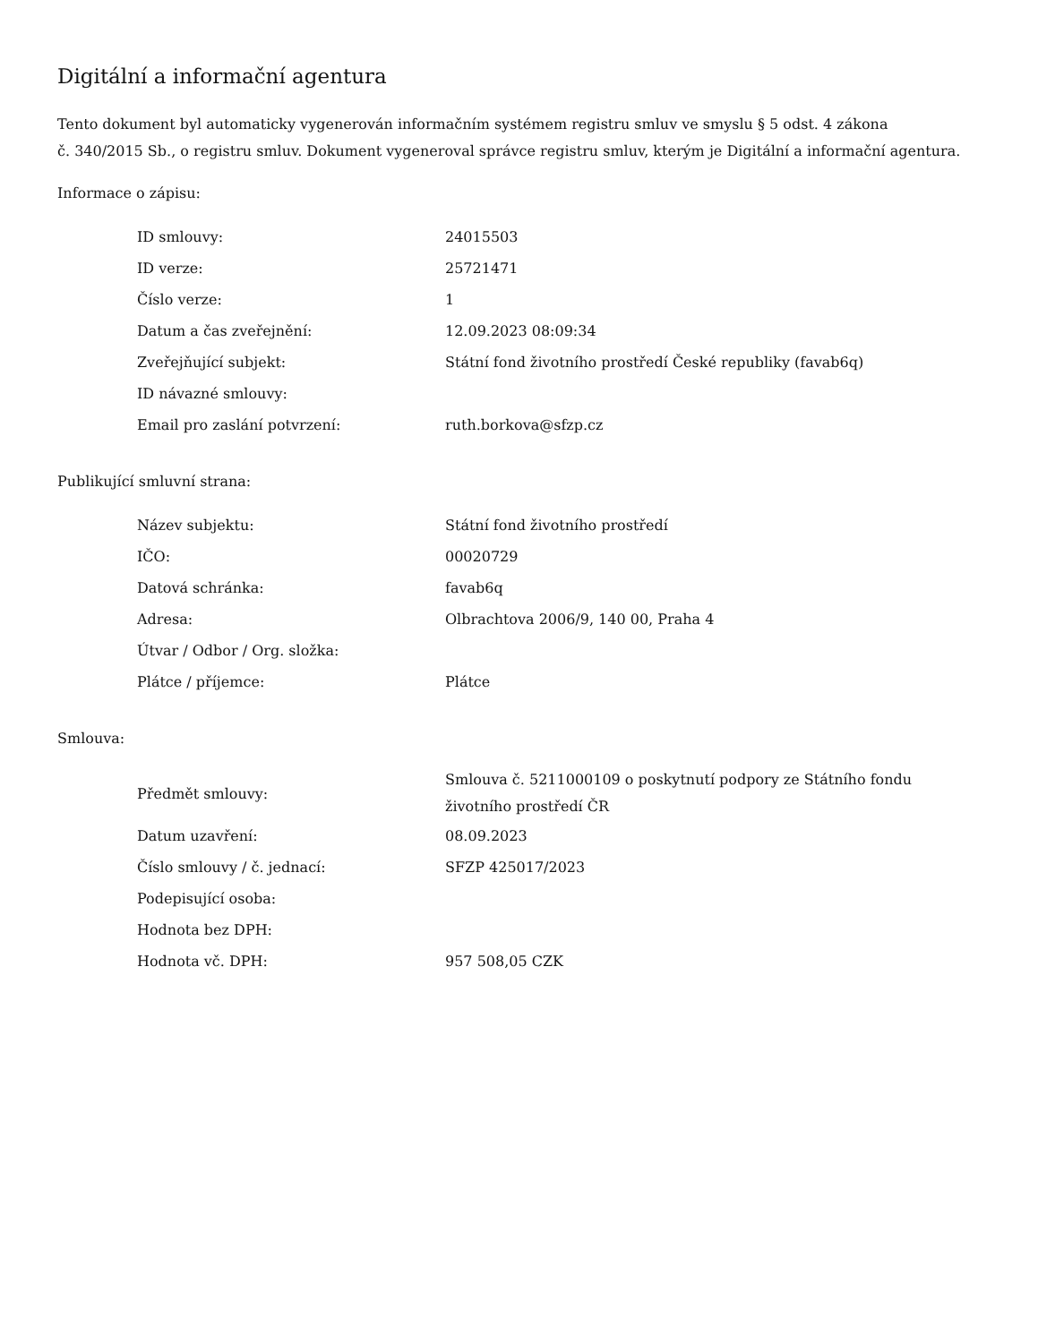Digitální a informační agentura
Tento dokument byl automaticky vygenerován informačním systémem registru smluv ve smyslu § 5 odst. 4 zákona
č. 340/2015 Sb., o registru smluv. Dokument vygeneroval správce registru smluv, kterým je Digitální a informační agentura.
Informace o zápisu:
| ID smlouvy: | 24015503 |
| ID verze: | 25721471 |
| Číslo verze: | 1 |
| Datum a čas zveřejnění: | 12.09.2023 08:09:34 |
| Zveřejňující subjekt: | Státní fond životního prostředí České republiky (favab6q) |
| ID návazné smlouvy: | |
| Email pro zaslání potvrzení: | ruth.borkova@sfzp.cz |
Publikující smluvní strana:
| Název subjektu: | Státní fond životního prostředí |
| IČO: | 00020729 |
| Datová schránka: | favab6q |
| Adresa: | Olbrachtova 2006/9, 140 00, Praha 4 |
| Útvar / Odbor / Org. složka: | |
| Plátce / příjemce: | Plátce |
Smlouva:
| Předmět smlouvy: | Smlouva č. 5211000109 o poskytnutí podpory ze Státního fondu životního prostředí ČR |
| Datum uzavření: | 08.09.2023 |
| Číslo smlouvy / č. jednací: | SFZP 425017/2023 |
| Podepisující osoba: | |
| Hodnota bez DPH: | |
| Hodnota vč. DPH: | 957 508,05 CZK |